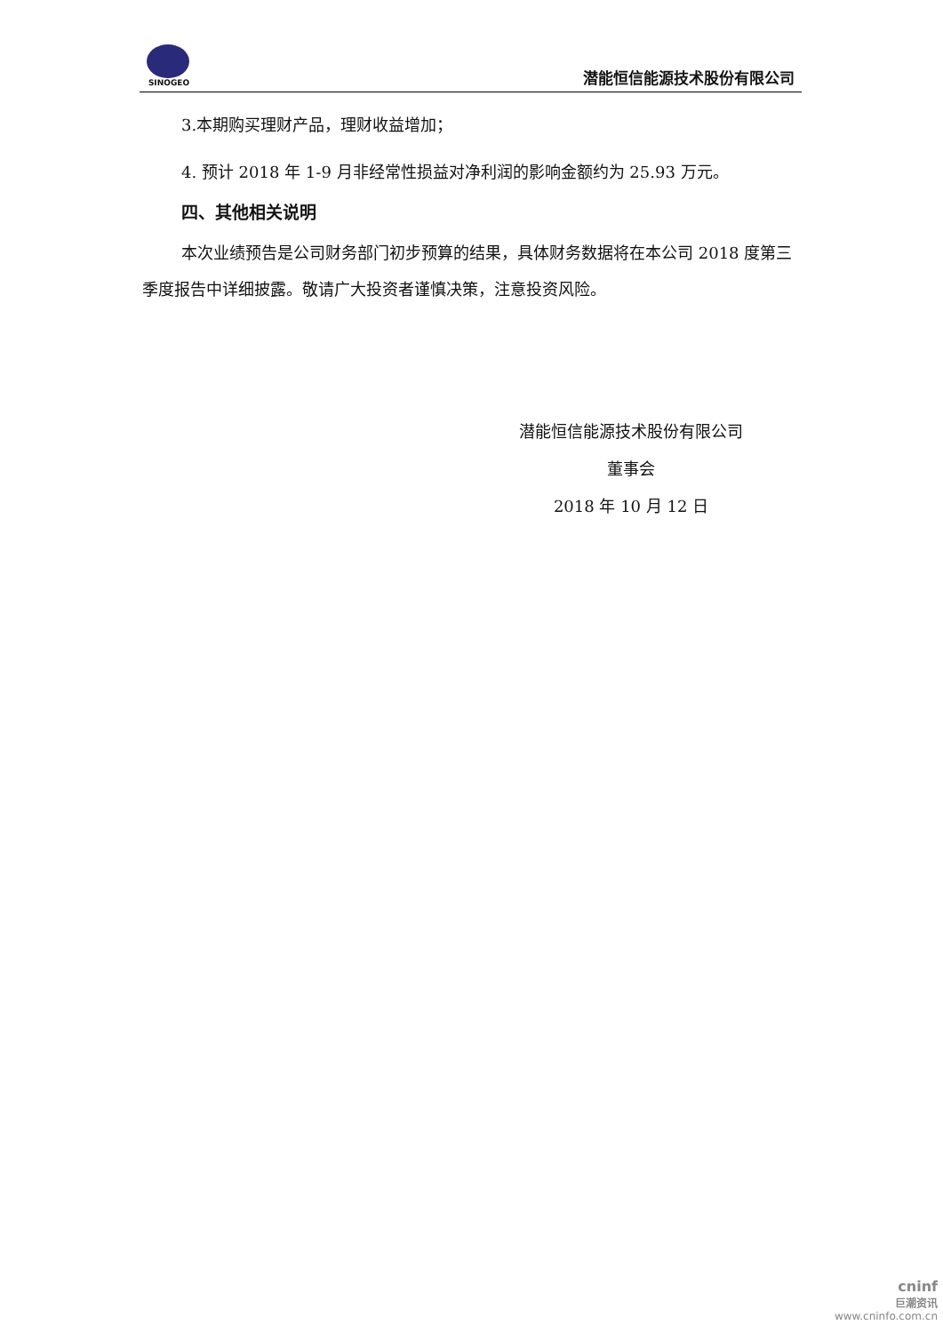SINOGEO
潜能恒信能源技术股份有限公司
3.本期购买理财产品，理财收益增加；
4. 预计 2018 年 1-9 月非经常性损益对净利润的影响金额约为 25.93 万元。
四、其他相关说明
本次业绩预告是公司财务部门初步预算的结果，具体财务数据将在本公司 2018 度第三季度报告中详细披露。敬请广大投资者谨慎决策，注意投资风险。
潜能恒信能源技术股份有限公司
董事会
2018 年 10 月 12 日
cninf
巨潮资讯
www.cninfo.com.cn